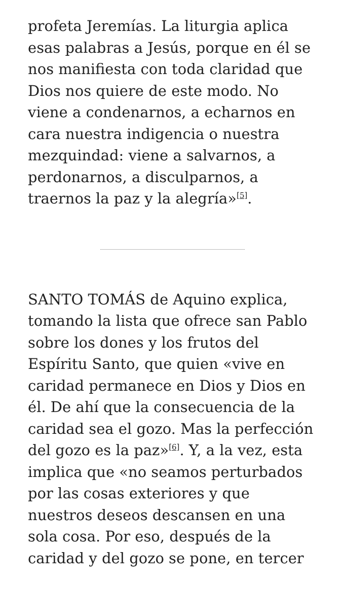profeta Jeremías. La liturgia aplica esas palabras a Jesús, porque en él se nos manifiesta con toda claridad que Dios nos quiere de este modo. No viene a condenarnos, a echarnos en cara nuestra indigencia o nuestra mezquindad: viene a salvarnos, a perdonarnos, a disculparnos, a traernos la paz y la alegría»<sup>[5]</sup>.
SANTO TOMÁS de Aquino explica, tomando la lista que ofrece san Pablo sobre los dones y los frutos del Espíritu Santo, que quien «vive en caridad permanece en Dios y Dios en él. De ahí que la consecuencia de la caridad sea el gozo. Mas la perfección del gozo es la paz»<sup>[6]</sup>. Y, a la vez, esta implica que «no seamos perturbados por las cosas exteriores y que nuestros deseos descansen en una sola cosa. Por eso, después de la caridad y del gozo se pone, en tercer